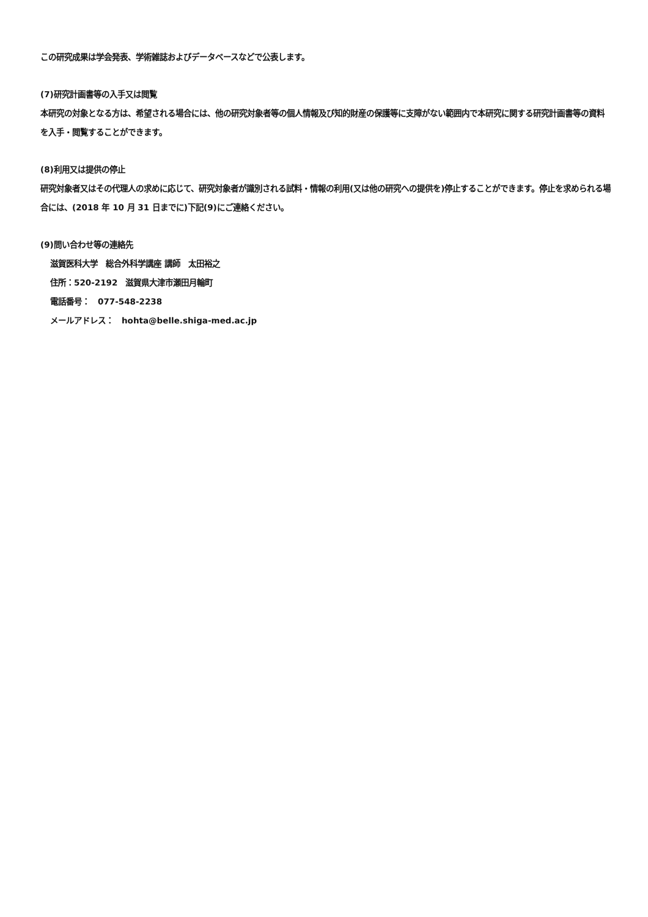この研究成果は学会発表、学術雑誌およびデータベースなどで公表します。
(7)研究計画書等の入手又は閲覧
本研究の対象となる方は、希望される場合には、他の研究対象者等の個人情報及び知的財産の保護等に支障がない範囲内で本研究に関する研究計画書等の資料を入手・閲覧することができます。
(8)利用又は提供の停止
研究対象者又はその代理人の求めに応じて、研究対象者が識別される試料・情報の利用(又は他の研究への提供を)停止することができます。停止を求められる場合には、(2018 年 10 月 31 日までに)下記(9)にご連絡ください。
(9)問い合わせ等の連絡先
滋賀医科大学　総合外科学講座 講師　太田裕之
住所：520-2192　滋賀県大津市瀬田月輪町
電話番号：　077-548-2238
メールアドレス：　hohta@belle.shiga-med.ac.jp